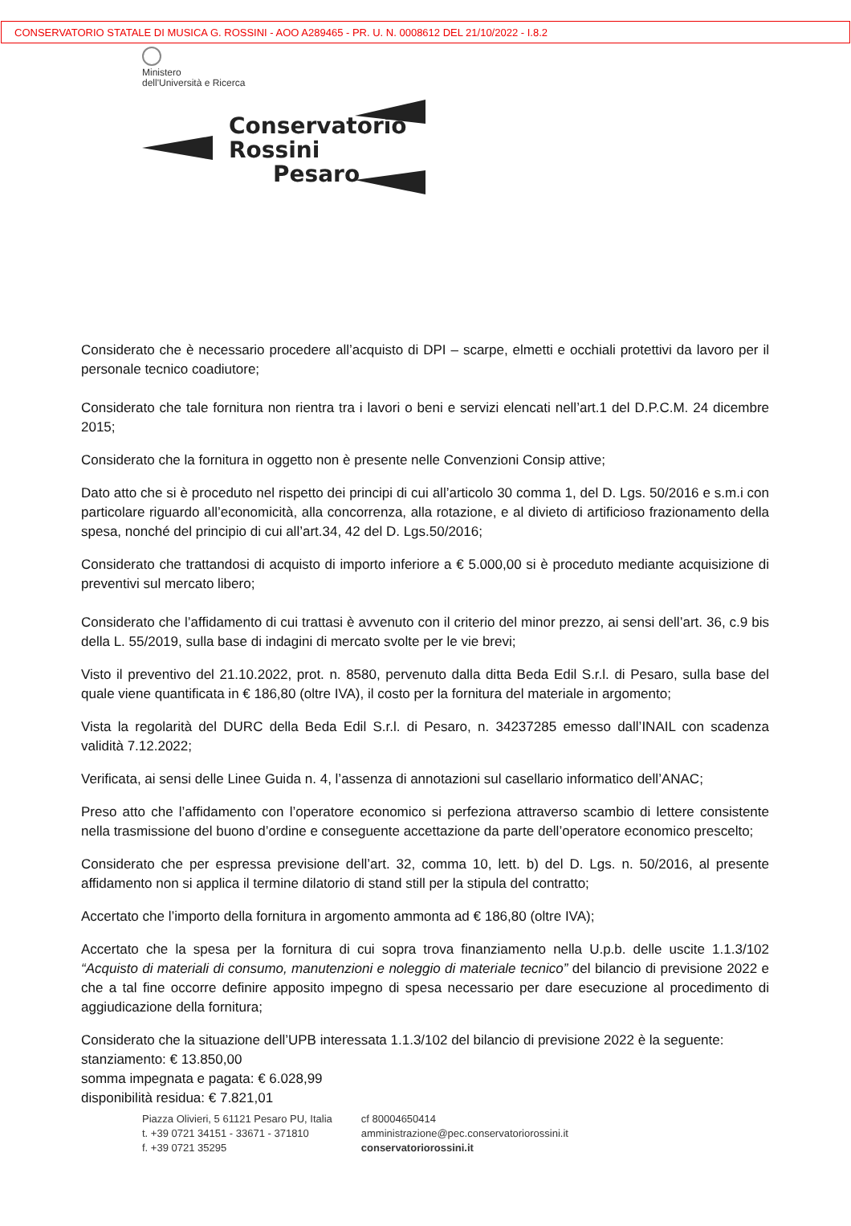CONSERVATORIO STATALE DI MUSICA G. ROSSINI - AOO A289465 - PR. U. N. 0008612 DEL 21/10/2022 - I.8.2
Ministero
dell'Università e Ricerca
Conservatorio
Rossini
Pesaro
Considerato che è necessario procedere all’acquisto di DPI – scarpe, elmetti e occhiali protettivi da lavoro per il personale tecnico coadiutore;
Considerato che tale fornitura non rientra tra i lavori o beni e servizi elencati nell’art.1 del D.P.C.M. 24 dicembre 2015;
Considerato che la fornitura in oggetto non è presente nelle Convenzioni Consip attive;
Dato atto che si è proceduto nel rispetto dei principi di cui all’articolo 30 comma 1, del D. Lgs. 50/2016 e s.m.i con particolare riguardo all’economicità, alla concorrenza, alla rotazione, e al divieto di artificioso frazionamento della spesa, nonché del principio di cui all’art.34, 42 del D. Lgs.50/2016;
Considerato che trattandosi di acquisto di importo inferiore a € 5.000,00 si è proceduto mediante acquisizione di preventivi sul mercato libero;
Considerato che l’affidamento di cui trattasi è avvenuto con il criterio del minor prezzo, ai sensi dell’art. 36, c.9 bis della L. 55/2019, sulla base di indagini di mercato svolte per le vie brevi;
Visto il preventivo del 21.10.2022, prot. n. 8580, pervenuto dalla ditta Beda Edil S.r.l. di Pesaro, sulla base del quale viene quantificata in € 186,80 (oltre IVA), il costo per la fornitura del materiale in argomento;
Vista la regolarità del DURC della Beda Edil S.r.l. di Pesaro, n. 34237285 emesso dall’INAIL con scadenza validità 7.12.2022;
Verificata, ai sensi delle Linee Guida n. 4, l’assenza di annotazioni sul casellario informatico dell’ANAC;
Preso atto che l’affidamento con l’operatore economico si perfeziona attraverso scambio di lettere consistente nella trasmissione del buono d’ordine e conseguente accettazione da parte dell’operatore economico prescelto;
Considerato che per espressa previsione dell’art. 32, comma 10, lett. b) del D. Lgs. n. 50/2016, al presente affidamento non si applica il termine dilatorio di stand still per la stipula del contratto;
Accertato che l’importo della fornitura in argomento ammonta ad € 186,80 (oltre IVA);
Accertato che la spesa per la fornitura di cui sopra trova finanziamento nella U.p.b. delle uscite 1.1.3/102 “Acquisto di materiali di consumo, manutenzioni e noleggio di materiale tecnico” del bilancio di previsione 2022 e che a tal fine occorre definire apposito impegno di spesa necessario per dare esecuzione al procedimento di aggiudicazione della fornitura;
Considerato che la situazione dell’UPB interessata 1.1.3/102 del bilancio di previsione 2022 è la seguente:
stanziamento: € 13.850,00
somma impegnata e pagata: € 6.028,99
disponibilità residua: € 7.821,01
Piazza Olivieri, 5 61121 Pesaro PU, Italia
t. +39 0721 34151 - 33671 - 371810
f. +39 0721 35295
cf 80004650414
amministrazione@pec.conservatoriorossini.it
conservatoriorossini.it